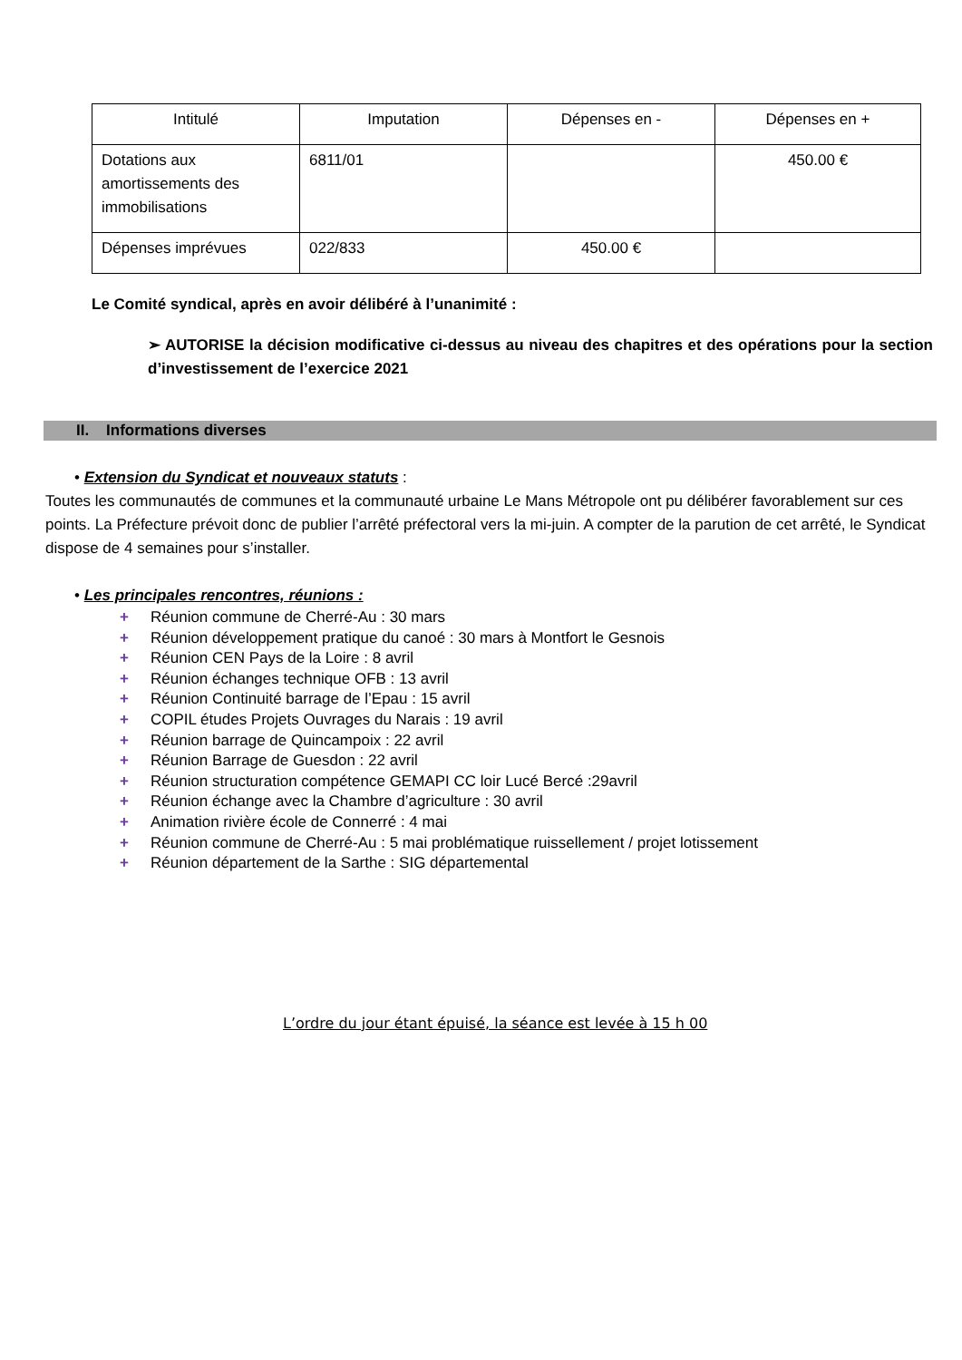| Intitulé | Imputation | Dépenses en - | Dépenses en + |
| --- | --- | --- | --- |
| Dotations aux amortissements des immobilisations | 6811/01 | | 450.00 € |
| Dépenses imprévues | 022/833 | 450.00 € | |
Le Comité syndical, après en avoir délibéré à l’unanimité :
➢ AUTORISE la décision modificative ci-dessus au niveau des chapitres et des opérations pour la section d’investissement de l’exercice 2021
II. Informations diverses
• Extension du Syndicat et nouveaux statuts :
Toutes les communautés de communes et la communauté urbaine Le Mans Métropole ont pu délibérer favorablement sur ces points. La Préfecture prévoit donc de publier l’arrêté préfectoral vers la mi-juin. A compter de la parution de cet arrêté, le Syndicat dispose de 4 semaines pour s’installer.
• Les principales rencontres, réunions :
+ Réunion commune de Cherré-Au : 30 mars
+ Réunion développement pratique du canoé : 30 mars à Montfort le Gesnois
+ Réunion CEN Pays de la Loire : 8 avril
+ Réunion échanges technique OFB : 13 avril
+ Réunion Continuité barrage de l’Epau : 15 avril
+ COPIL études Projets Ouvrages du Narais : 19 avril
+ Réunion barrage de Quincampoix : 22 avril
+ Réunion Barrage de Guesdon : 22 avril
+ Réunion structuration compétence GEMAPI CC loir Lucé Bercé :29avril
+ Réunion échange avec la Chambre d’agriculture : 30 avril
+ Animation rivière école de Connerré : 4 mai
+ Réunion commune de Cherré-Au : 5 mai problématique ruissellement / projet lotissement
+ Réunion département de la Sarthe : SIG départemental
L’ordre du jour étant épuisé, la séance est levée à 15 h 00